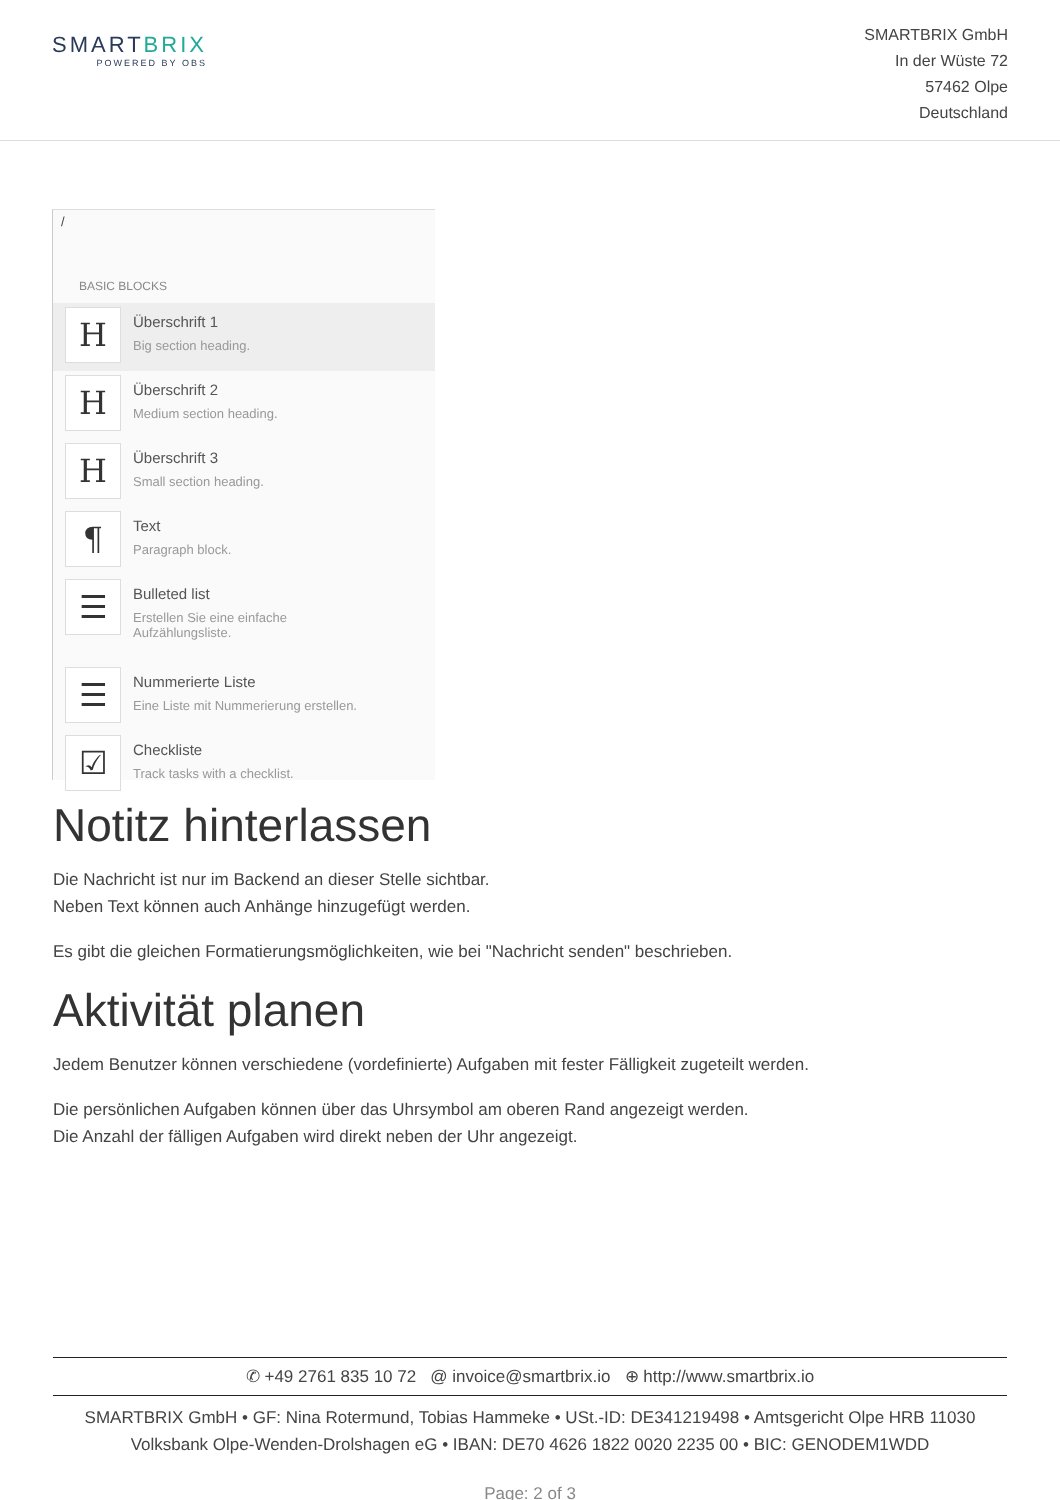SMARTBRIX
POWERED BY OBS
SMARTBRIX GmbH
In der Wüste 72
57462 Olpe
Deutschland
/
BASIC BLOCKS
H
Überschrift 1
Big section heading.
H
Überschrift 2
Medium section heading.
H
Überschrift 3
Small section heading.
¶
Text
Paragraph block.
☰
Bulleted list
Erstellen Sie eine einfache
Aufzählungsliste.
☰
Nummerierte Liste
Eine Liste mit Nummerierung erstellen.
☑
Checkliste
Track tasks with a checklist.
Notitz hinterlassen
Die Nachricht ist nur im Backend an dieser Stelle sichtbar.
Neben Text können auch Anhänge hinzugefügt werden.
Es gibt die gleichen Formatierungsmöglichkeiten, wie bei "Nachricht senden" beschrieben.
Aktivität planen
Jedem Benutzer können verschiedene (vordefinierte) Aufgaben mit fester Fälligkeit zugeteilt werden.
Die persönlichen Aufgaben können über das Uhrsymbol am oberen Rand angezeigt werden.
Die Anzahl der fälligen Aufgaben wird direkt neben der Uhr angezeigt.
✆ +49 2761 835 10 72 @ invoice@smartbrix.io ⊕ http://www.smartbrix.io
SMARTBRIX GmbH • GF: Nina Rotermund, Tobias Hammeke • USt.-ID: DE341219498 • Amtsgericht Olpe HRB 11030
Volksbank Olpe-Wenden-Drolshagen eG • IBAN: DE70 4626 1822 0020 2235 00 • BIC: GENODEM1WDD
Page: 2 of 3